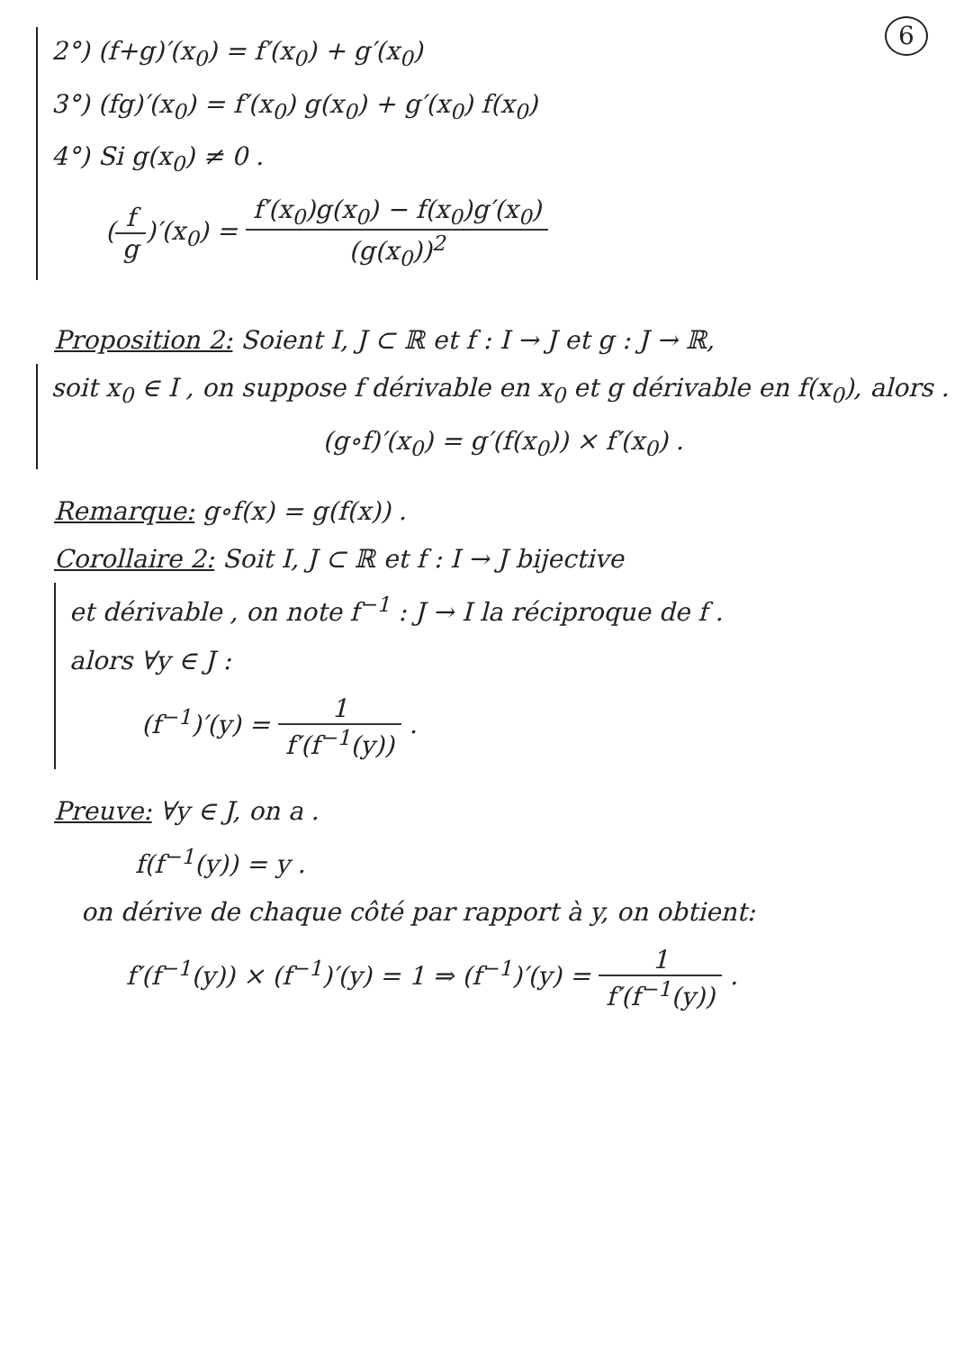6
2°) (f+g)′(x<sub>0</sub>) = f′(x<sub>0</sub>) + g′(x<sub>0</sub>)
3°) (fg)′(x<sub>0</sub>) = f′(x<sub>0</sub>) g(x<sub>0</sub>) + g′(x<sub>0</sub>) f(x<sub>0</sub>)
4°) Si g(x<sub>0</sub>) ≠ 0 .
(f g)′(x<sub>0</sub>) = f′(x<sub>0</sub>)g(x<sub>0</sub>) − f(x<sub>0</sub>)g′(x<sub>0</sub>) (g(x<sub>0</sub>))<sup>2</sup>
Proposition 2: Soient I, J ⊂ ℝ et f : I → J et g : J → ℝ,
soit x<sub>0</sub> ∈ I , on suppose f dérivable en x<sub>0</sub> et g dérivable en f(x<sub>0</sub>), alors .
(g∘f)′(x<sub>0</sub>) = g′(f(x<sub>0</sub>)) × f′(x<sub>0</sub>) .
Remarque: g∘f(x) = g(f(x)) .
Corollaire 2: Soit I, J ⊂ ℝ et f : I → J bijective
et dérivable , on note f<sup>−1</sup> : J → I la réciproque de f .
alors ∀y ∈ J :
(f<sup>−1</sup>)′(y) = 1 f′(f<sup>−1</sup>(y)) .
Preuve: ∀y ∈ J, on a .
f(f<sup>−1</sup>(y)) = y .
on dérive de chaque côté par rapport à y, on obtient:
f′(f<sup>−1</sup>(y)) × (f<sup>−1</sup>)′(y) = 1 ⇒ (f<sup>−1</sup>)′(y) = 1 f′(f<sup>−1</sup>(y)) .